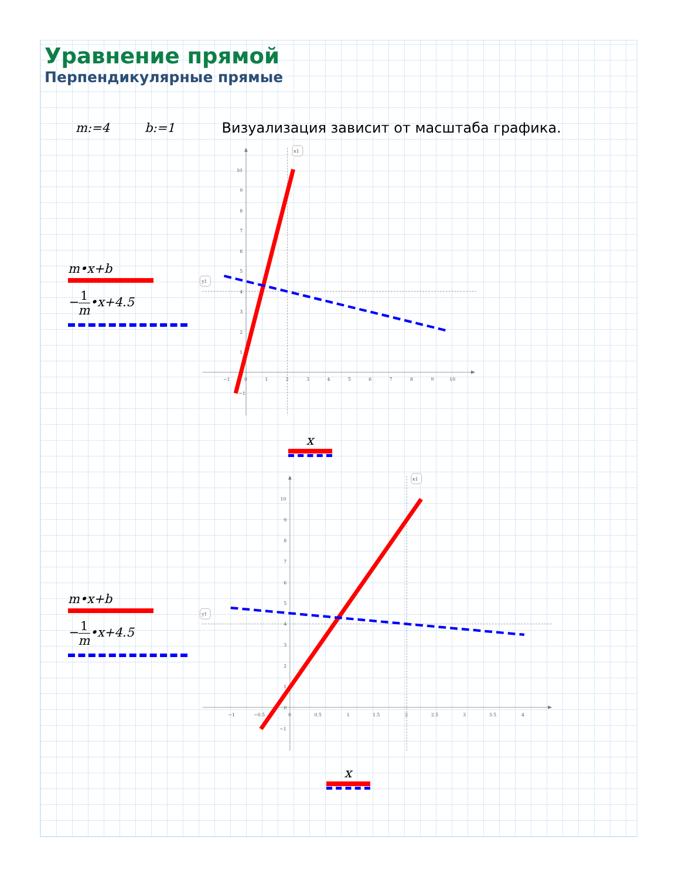Уравнение прямой
Перпендикулярные прямые
m:=4 b:=1 Визуализация зависит от масштаба графика.
m•x+b
−1 m•x+4.5
−1
0
1
2
3
4
5
6
7
8
9
10
10
9
8
7
6
5
4
3
2
1
−1
x1
y1
x
m•x+b
−1 m•x+4.5
−1
−0.5
0
0.5
1
1.5
2
2.5
3
3.5
4
10
9
8
7
6
5
4
3
2
1
0
−1
x1
y1
x